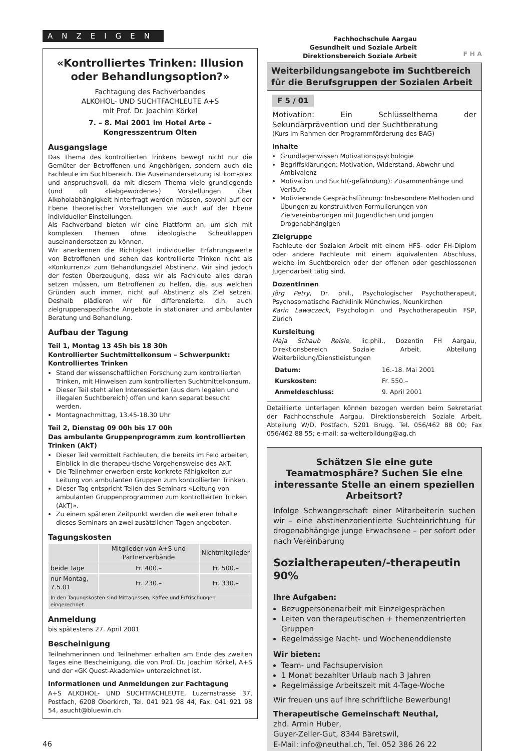ANZEIGEN
«Kontrolliertes Trinken: Illusion oder Behandlungsoption?»
Fachtagung des Fachverbandes
ALKOHOL- UND SUCHTFACHLEUTE A+S
mit Prof. Dr. Joachim Körkel
7. – 8. Mai 2001 im Hotel Arte –
Kongresszentrum Olten
Ausgangslage
Das Thema des kontrollierten Trinkens bewegt nicht nur die Gemüter der Betroffenen und Angehörigen, sondern auch die Fachleute im Suchtbereich. Die Auseinandersetzung ist kom-plex und anspruchsvoll, da mit diesem Thema viele grundlegende (und oft «liebgewordene») Vorstellungen über Alkoholabhängigkeit hinterfragt werden müssen, sowohl auf der Ebene theoretischer Vorstellungen wie auch auf der Ebene individueller Einstellungen.
Als Fachverband bieten wir eine Plattform an, um sich mit komplexen Themen ohne ideologische Scheuklappen auseinandersetzen zu können.
Wir anerkennen die Richtigkeit individueller Erfahrungswerte von Betroffenen und sehen das kontrollierte Trinken nicht als «Konkurrenz» zum Behandlungsziel Abstinenz. Wir sind jedoch der festen Überzeugung, dass wir als Fachleute alles daran setzen müssen, um Betroffenen zu helfen, die, aus welchen Gründen auch immer, nicht auf Abstinenz als Ziel setzen. Deshalb plädieren wir für differenzierte, d.h. auch zielgruppenspezifische Angebote in stationärer und ambulanter Beratung und Behandlung.
Aufbau der Tagung
Teil 1, Montag 13 45h bis 18 30h
Kontrollierter Suchtmittelkonsum – Schwerpunkt: Kontrolliertes Trinken
Stand der wissenschaftlichen Forschung zum kontrollierten Trinken, mit Hinweisen zum kontrollierten Suchtmittelkonsum.
Dieser Teil steht allen Interessierten (aus dem legalen und illegalen Suchtbereich) offen und kann separat besucht werden.
Montagnachmittag, 13.45-18.30 Uhr
Teil 2, Dienstag 09 00h bis 17 00h
Das ambulante Gruppenprogramm zum kontrollierten Trinken (AkT)
Dieser Teil vermittelt Fachleuten, die bereits im Feld arbeiten, Einblick in die therapeu-tische Vorgehensweise des AkT.
Die Teilnehmer erwerben erste konkrete Fähigkeiten zur Leitung von ambulanten Gruppen zum kontrollierten Trinken.
Dieser Tag entspricht Teilen des Seminars «Leitung von ambulanten Gruppenprogrammen zum kontrollierten Trinken (AkT)».
Zu einem späteren Zeitpunkt werden die weiteren Inhalte dieses Seminars an zwei zusätzlichen Tagen angeboten.
Tagungskosten
| | Mitglieder von A+S und Partnerverbände | Nichtmitglieder |
| --- | --- | --- |
| beide Tage | Fr. 400.– | Fr. 500.– |
| nur Montag, 7.5.01 | Fr. 230.– | Fr. 330.– |
| In den Tagungskosten sind Mittagessen, Kaffee und Erfrischungen eingerechnet. | | |
Anmeldung
bis spätestens 27. April 2001
Bescheinigung
Teilnehmerinnen und Teilnehmer erhalten am Ende des zweiten Tages eine Bescheinigung, die von Prof. Dr. Joachim Körkel, A+S und der «GK Quest-Akademie» unterzeichnet ist.
Informationen und Anmeldungen zur Fachtagung
A+S ALKOHOL- UND SUCHTFACHLEUTE, Luzernstrasse 37, Postfach, 6208 Oberkirch, Tel. 041 921 98 44, Fax. 041 921 98 54, asucht@bluewin.ch
46
Fachhochschule Aargau
Gesundheit und Soziale Arbeit
Direktionsbereich Soziale Arbeit
F H A
Weiterbildungsangebote im Suchtbereich für die Berufsgruppen der Sozialen Arbeit
F 5 / 01
Motivation: Ein Schlüsselthema der Sekundärprävention und der Suchtberatung
(Kurs im Rahmen der Programmförderung des BAG)
Inhalte
Grundlagenwissen Motivationspsychologie
Begriffsklärungen: Motivation, Widerstand, Abwehr und Ambivalenz
Motivation und Sucht(-gefährdung): Zusammenhänge und Verläufe
Motivierende Gesprächsführung: Insbesondere Methoden und Übungen zu konstruktiven Formulierungen von Zielvereinbarungen mit Jugendlichen und jungen Drogenabhängigen
Zielgruppe
Fachleute der Sozialen Arbeit mit einem HFS- oder FH-Diplom oder andere Fachleute mit einem äquivalenten Abschluss, welche im Suchtbereich oder der offenen oder geschlossenen Jugendarbeit tätig sind.
DozentInnen
Jörg Petry, Dr. phil., Psychologischer Psychotherapeut, Psychosomatische Fachklinik Münchwies, Neunkirchen
Karin Lawaczeck, Psychologin und Psychotherapeutin FSP, Zürich
Kursleitung
Maja Schaub Reisle, lic.phil., Dozentin FH Aargau, Direktionsbereich Soziale Arbeit, Abteilung Weiterbildung/Dienstleistungen
| Datum: | 16.-18. Mai 2001 |
| Kurskosten: | Fr. 550.– |
| Anmeldeschluss: | 9. April 2001 |
Detaillierte Unterlagen können bezogen werden beim Sekretariat der Fachhochschule Aargau, Direktionsbereich Soziale Arbeit, Abteilung W/D, Postfach, 5201 Brugg. Tel. 056/462 88 00; Fax 056/462 88 55; e-mail: sa-weiterbildung@ag.ch
Schätzen Sie eine gute Teamatmosphäre? Suchen Sie eine interessante Stelle an einem speziellen Arbeitsort?
Infolge Schwangerschaft einer Mitarbeiterin suchen wir – eine abstinenzorientierte Sucht­einrichtung für drogenabhängige junge Erwachsene – per sofort oder nach Vereinbarung
Sozialtherapeuten/-therapeutin 90%
Ihre Aufgaben:
Bezugpersonenarbeit mit Einzelgesprächen
Leiten von therapeutischen + themenzentrierten Gruppen
Regelmässige Nacht- und Wochenenddienste
Wir bieten:
Team- und Fachsupervision
1 Monat bezahlter Urlaub nach 3 Jahren
Regelmässige Arbeitszeit mit 4-Tage-Woche
Wir freuen uns auf Ihre schriftliche Bewerbung!
Therapeutische Gemeinschaft Neuthal,
zhd. Armin Huber,
Guyer-Zeller-Gut, 8344 Bäretswil,
E-Mail: info@neuthal.ch, Tel. 052 386 26 22